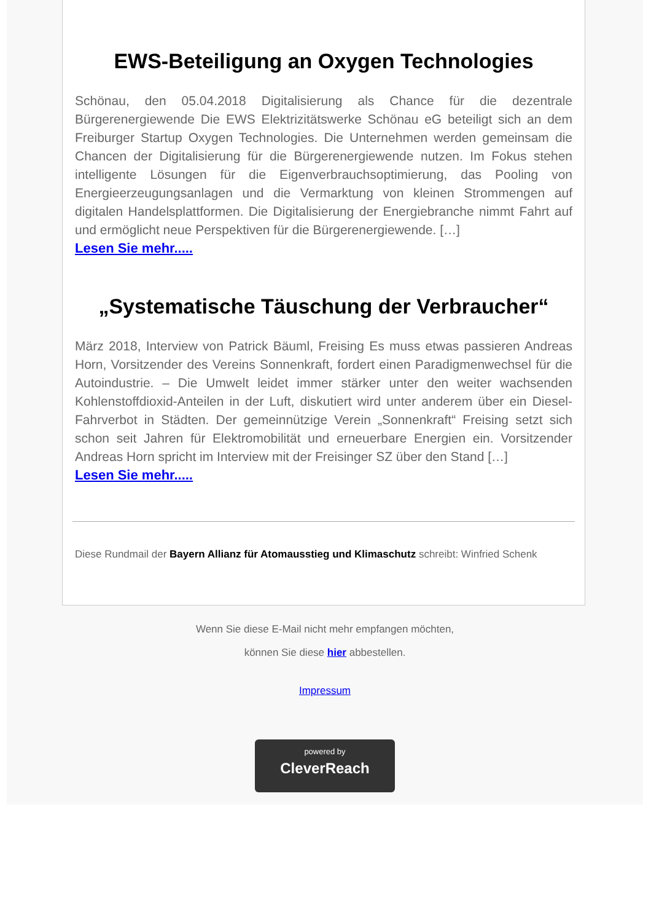EWS-Beteiligung an Oxygen Technologies
Schönau, den 05.04.2018 Digitalisierung als Chance für die dezentrale Bürgerenergiewende Die EWS Elektrizitätswerke Schönau eG beteiligt sich an dem Freiburger Startup Oxygen Technologies. Die Unternehmen werden gemeinsam die Chancen der Digitalisierung für die Bürgerenergiewende nutzen. Im Fokus stehen intelligente Lösungen für die Eigenverbrauchsoptimierung, das Pooling von Energieerzeugungsanlagen und die Vermarktung von kleinen Strommengen auf digitalen Handelsplattformen. Die Digitalisierung der Energiebranche nimmt Fahrt auf und ermöglicht neue Perspektiven für die Bürgerenergiewende. […]
Lesen Sie mehr.....
„Systematische Täuschung der Verbraucher“
März 2018, Interview von Patrick Bäuml, Freising Es muss etwas passieren Andreas Horn, Vorsitzender des Vereins Sonnenkraft, fordert einen Paradigmenwechsel für die Autoindustrie. – Die Umwelt leidet immer stärker unter den weiter wachsenden Kohlenstoffdioxid-Anteilen in der Luft, diskutiert wird unter anderem über ein Diesel-Fahrverbot in Städten. Der gemeinnützige Verein „Sonnenkraft“ Freising setzt sich schon seit Jahren für Elektromobilität und erneuerbare Energien ein. Vorsitzender Andreas Horn spricht im Interview mit der Freisinger SZ über den Stand […]
Lesen Sie mehr.....
Diese Rundmail der Bayern Allianz für Atomausstieg und Klimaschutz schreibt: Winfried Schenk
Wenn Sie diese E-Mail nicht mehr empfangen möchten,
können Sie diese hier abbestellen.
Impressum
powered by
CleverReach